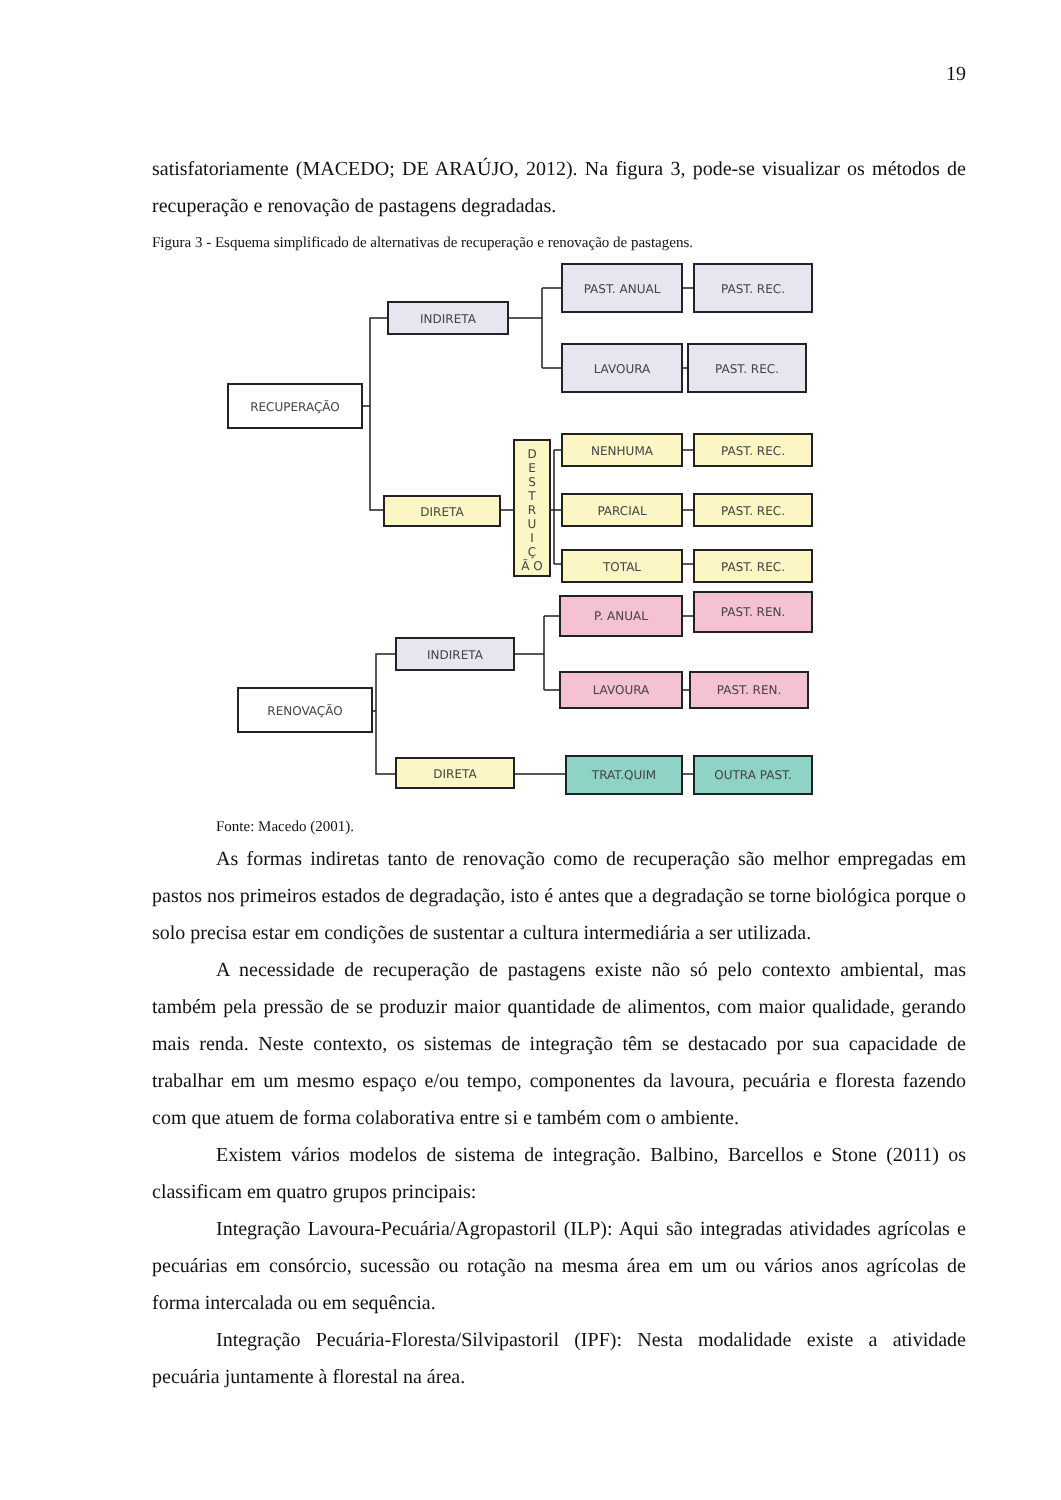19
satisfatoriamente (MACEDO; DE ARAÚJO, 2012). Na figura 3, pode-se visualizar os métodos de recuperação e renovação de pastagens degradadas.
Figura 3 - Esquema simplificado de alternativas de recuperação e renovação de pastagens.
RECUPERAÇÃO
INDIRETA
PAST. ANUAL
PAST. REC.
LAVOURA
PAST. REC.
DIRETA
D
E
S
T
R
U
I
Ç
Ã O
NENHUMA
PAST. REC.
PARCIAL
PAST. REC.
TOTAL
PAST. REC.
RENOVAÇÃO
INDIRETA
P. ANUAL
PAST. REN.
LAVOURA
PAST. REN.
DIRETA
TRAT.QUIM
OUTRA PAST.
Fonte: Macedo (2001).
As formas indiretas tanto de renovação como de recuperação são melhor empregadas em pastos nos primeiros estados de degradação, isto é antes que a degradação se torne biológica porque o solo precisa estar em condições de sustentar a cultura intermediária a ser utilizada.
A necessidade de recuperação de pastagens existe não só pelo contexto ambiental, mas também pela pressão de se produzir maior quantidade de alimentos, com maior qualidade, gerando mais renda. Neste contexto, os sistemas de integração têm se destacado por sua capacidade de trabalhar em um mesmo espaço e/ou tempo, componentes da lavoura, pecuária e floresta fazendo com que atuem de forma colaborativa entre si e também com o ambiente.
Existem vários modelos de sistema de integração. Balbino, Barcellos e Stone (2011) os classificam em quatro grupos principais:
Integração Lavoura-Pecuária/Agropastoril (ILP): Aqui são integradas atividades agrícolas e pecuárias em consórcio, sucessão ou rotação na mesma área em um ou vários anos agrícolas de forma intercalada ou em sequência.
Integração Pecuária-Floresta/Silvipastoril (IPF): Nesta modalidade existe a atividade pecuária juntamente à florestal na área.